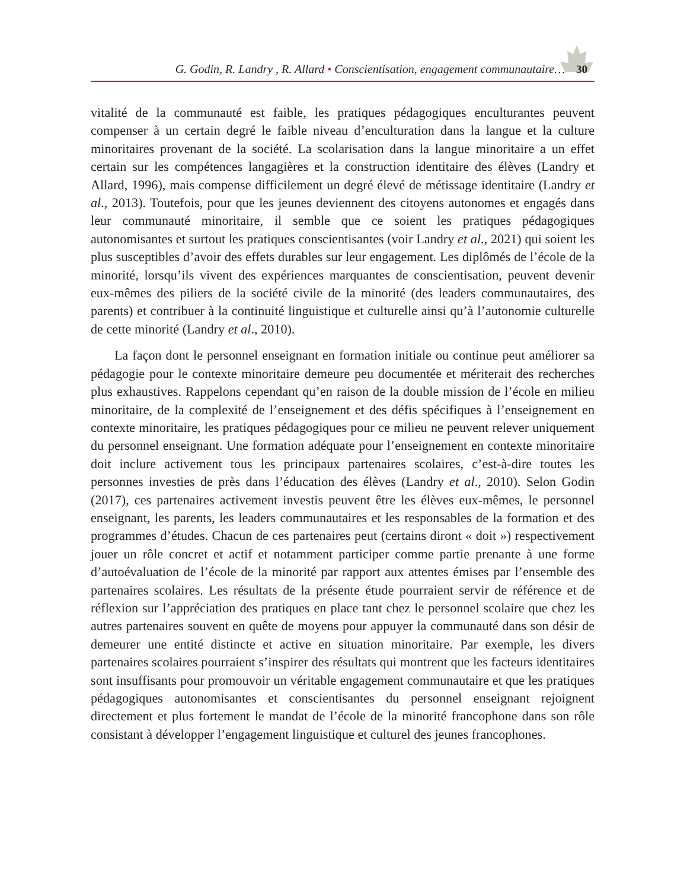G. Godin, R. Landry , R. Allard • Conscientisation, engagement communautaire… 30
vitalité de la communauté est faible, les pratiques pédagogiques enculturantes peuvent compenser à un certain degré le faible niveau d’enculturation dans la langue et la culture minoritaires provenant de la société. La scolarisation dans la langue minoritaire a un effet certain sur les compétences langagières et la construction identitaire des élèves (Landry et Allard, 1996), mais compense difficilement un degré élevé de métissage identitaire (Landry et al., 2013). Toutefois, pour que les jeunes deviennent des citoyens autonomes et engagés dans leur communauté minoritaire, il semble que ce soient les pratiques pédagogiques autonomisantes et surtout les pratiques conscientisantes (voir Landry et al., 2021) qui soient les plus susceptibles d’avoir des effets durables sur leur engagement. Les diplômés de l’école de la minorité, lorsqu’ils vivent des expériences marquantes de conscientisation, peuvent devenir eux-mêmes des piliers de la société civile de la minorité (des leaders communautaires, des parents) et contribuer à la continuité linguistique et culturelle ainsi qu’à l’autonomie culturelle de cette minorité (Landry et al., 2010).
La façon dont le personnel enseignant en formation initiale ou continue peut améliorer sa pédagogie pour le contexte minoritaire demeure peu documentée et mériterait des recherches plus exhaustives. Rappelons cependant qu’en raison de la double mission de l’école en milieu minoritaire, de la complexité de l’enseignement et des défis spécifiques à l’enseignement en contexte minoritaire, les pratiques pédagogiques pour ce milieu ne peuvent relever uniquement du personnel enseignant. Une formation adéquate pour l’enseignement en contexte minoritaire doit inclure activement tous les principaux partenaires scolaires, c’est-à-dire toutes les personnes investies de près dans l’éducation des élèves (Landry et al., 2010). Selon Godin (2017), ces partenaires activement investis peuvent être les élèves eux-mêmes, le personnel enseignant, les parents, les leaders communautaires et les responsables de la formation et des programmes d’études. Chacun de ces partenaires peut (certains diront « doit ») respectivement jouer un rôle concret et actif et notamment participer comme partie prenante à une forme d’autoévaluation de l’école de la minorité par rapport aux attentes émises par l’ensemble des partenaires scolaires. Les résultats de la présente étude pourraient servir de référence et de réflexion sur l’appréciation des pratiques en place tant chez le personnel scolaire que chez les autres partenaires souvent en quête de moyens pour appuyer la communauté dans son désir de demeurer une entité distincte et active en situation minoritaire. Par exemple, les divers partenaires scolaires pourraient s’inspirer des résultats qui montrent que les facteurs identitaires sont insuffisants pour promouvoir un véritable engagement communautaire et que les pratiques pédagogiques autonomisantes et conscientisantes du personnel enseignant rejoignent directement et plus fortement le mandat de l’école de la minorité francophone dans son rôle consistant à développer l’engagement linguistique et culturel des jeunes francophones.